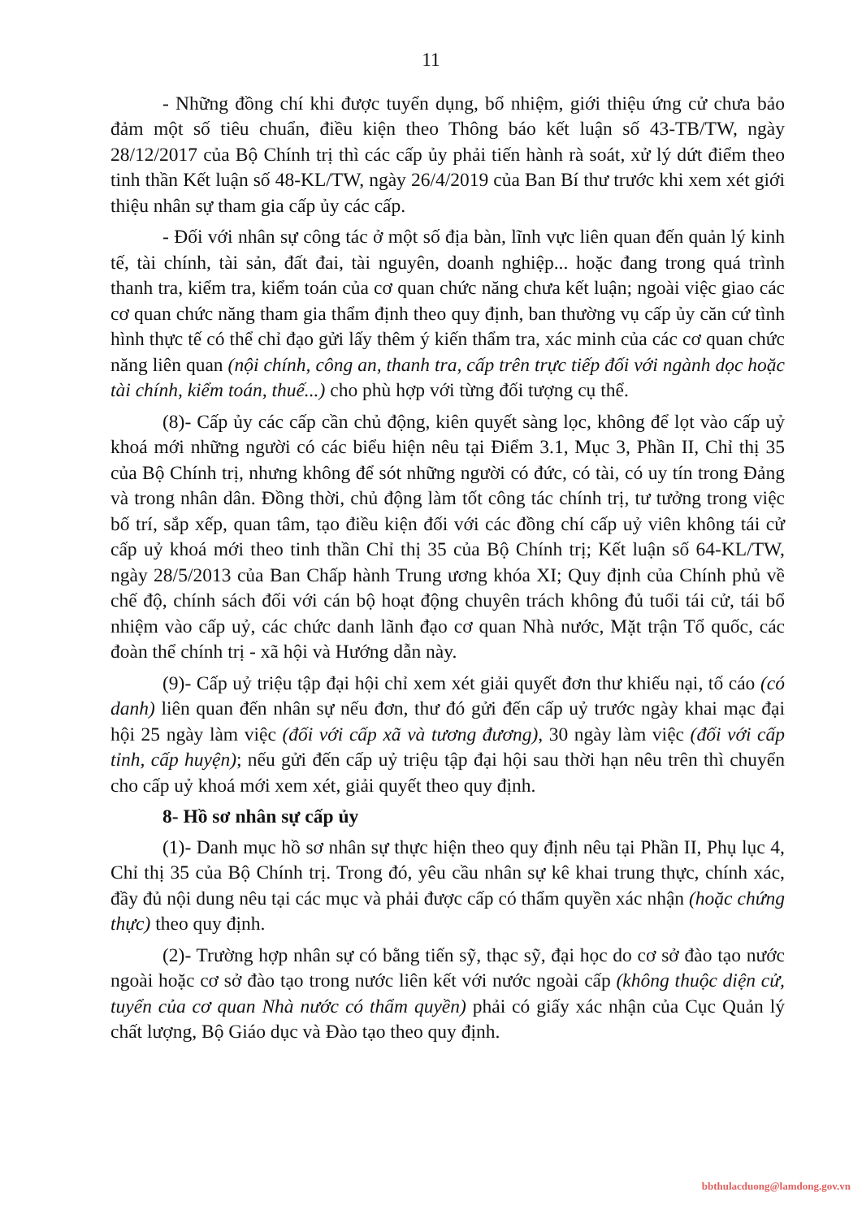11
- Những đồng chí khi được tuyển dụng, bổ nhiệm, giới thiệu ứng cử chưa bảo đảm một số tiêu chuẩn, điều kiện theo Thông báo kết luận số 43-TB/TW, ngày 28/12/2017 của Bộ Chính trị thì các cấp ủy phải tiến hành rà soát, xử lý dứt điểm theo tinh thần Kết luận số 48-KL/TW, ngày 26/4/2019 của Ban Bí thư trước khi xem xét giới thiệu nhân sự tham gia cấp ủy các cấp.
- Đối với nhân sự công tác ở một số địa bàn, lĩnh vực liên quan đến quản lý kinh tế, tài chính, tài sản, đất đai, tài nguyên, doanh nghiệp... hoặc đang trong quá trình thanh tra, kiểm tra, kiểm toán của cơ quan chức năng chưa kết luận; ngoài việc giao các cơ quan chức năng tham gia thẩm định theo quy định, ban thường vụ cấp ủy căn cứ tình hình thực tế có thể chỉ đạo gửi lấy thêm ý kiến thẩm tra, xác minh của các cơ quan chức năng liên quan (nội chính, công an, thanh tra, cấp trên trực tiếp đối với ngành dọc hoặc tài chính, kiểm toán, thuế...) cho phù hợp với từng đối tượng cụ thể.
(8)- Cấp ủy các cấp cần chủ động, kiên quyết sàng lọc, không để lọt vào cấp uỷ khoá mới những người có các biểu hiện nêu tại Điểm 3.1, Mục 3, Phần II, Chỉ thị 35 của Bộ Chính trị, nhưng không để sót những người có đức, có tài, có uy tín trong Đảng và trong nhân dân. Đồng thời, chủ động làm tốt công tác chính trị, tư tưởng trong việc bố trí, sắp xếp, quan tâm, tạo điều kiện đối với các đồng chí cấp uỷ viên không tái cử cấp uỷ khoá mới theo tinh thần Chỉ thị 35 của Bộ Chính trị; Kết luận số 64-KL/TW, ngày 28/5/2013 của Ban Chấp hành Trung ương khóa XI; Quy định của Chính phủ về chế độ, chính sách đối với cán bộ hoạt động chuyên trách không đủ tuổi tái cử, tái bổ nhiệm vào cấp uỷ, các chức danh lãnh đạo cơ quan Nhà nước, Mặt trận Tổ quốc, các đoàn thể chính trị - xã hội và Hướng dẫn này.
(9)- Cấp uỷ triệu tập đại hội chỉ xem xét giải quyết đơn thư khiếu nại, tố cáo (có danh) liên quan đến nhân sự nếu đơn, thư đó gửi đến cấp uỷ trước ngày khai mạc đại hội 25 ngày làm việc (đối với cấp xã và tương đương), 30 ngày làm việc (đối với cấp tỉnh, cấp huyện); nếu gửi đến cấp uỷ triệu tập đại hội sau thời hạn nêu trên thì chuyển cho cấp uỷ khoá mới xem xét, giải quyết theo quy định.
8- Hồ sơ nhân sự cấp ủy
(1)- Danh mục hồ sơ nhân sự thực hiện theo quy định nêu tại Phần II, Phụ lục 4, Chỉ thị 35 của Bộ Chính trị. Trong đó, yêu cầu nhân sự kê khai trung thực, chính xác, đầy đủ nội dung nêu tại các mục và phải được cấp có thẩm quyền xác nhận (hoặc chứng thực) theo quy định.
(2)- Trường hợp nhân sự có bằng tiến sỹ, thạc sỹ, đại học do cơ sở đào tạo nước ngoài hoặc cơ sở đào tạo trong nước liên kết với nước ngoài cấp (không thuộc diện cử, tuyển của cơ quan Nhà nước có thẩm quyền) phải có giấy xác nhận của Cục Quản lý chất lượng, Bộ Giáo dục và Đào tạo theo quy định.
bbthulacduong@lamdong.gov.vn